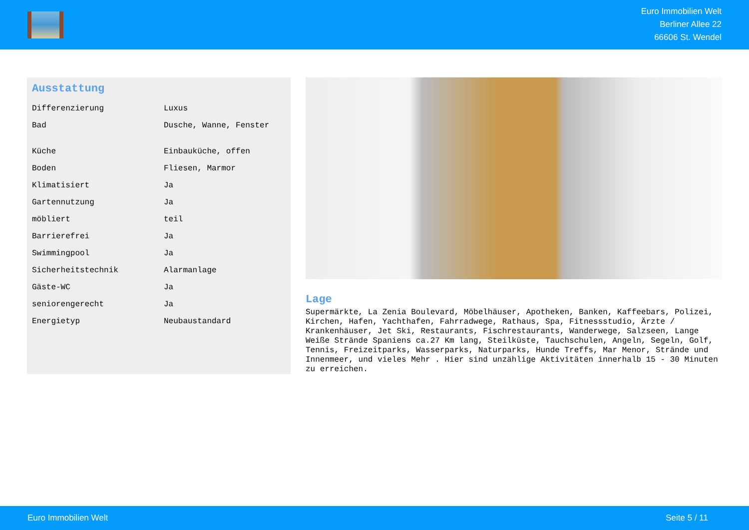Euro Immobilien Welt
Berliner Allee 22
66606 St. Wendel
Ausstattung
| Differenzierung | Luxus |
| Bad | Dusche, Wanne, Fenster |
| Küche | Einbauküche, offen |
| Boden | Fliesen, Marmor |
| Klimatisiert | Ja |
| Gartennutzung | Ja |
| möbliert | teil |
| Barrierefrei | Ja |
| Swimmingpool | Ja |
| Sicherheitstechnik | Alarmanlage |
| Gäste-WC | Ja |
| seniorengerecht | Ja |
| Energietyp | Neubaustandard |
Lage
Supermärkte, La Zenia Boulevard, Möbelhäuser, Apotheken, Banken, Kaffeebars, Polizei, Kirchen, Hafen, Yachthafen, Fahrradwege, Rathaus, Spa, Fitnessstudio, Ärzte / Krankenhäuser, Jet Ski, Restaurants, Fischrestaurants, Wanderwege, Salzseen, Lange Weiße Strände Spaniens ca.27 Km lang, Steilküste, Tauchschulen, Angeln, Segeln, Golf, Tennis, Freizeitparks, Wasserparks, Naturparks, Hunde Treffs, Mar Menor, Strände und Innenmeer, und vieles Mehr . Hier sind unzählige Aktivitäten innerhalb 15 - 30 Minuten zu erreichen.
Euro Immobilien Welt Seite 5 / 11